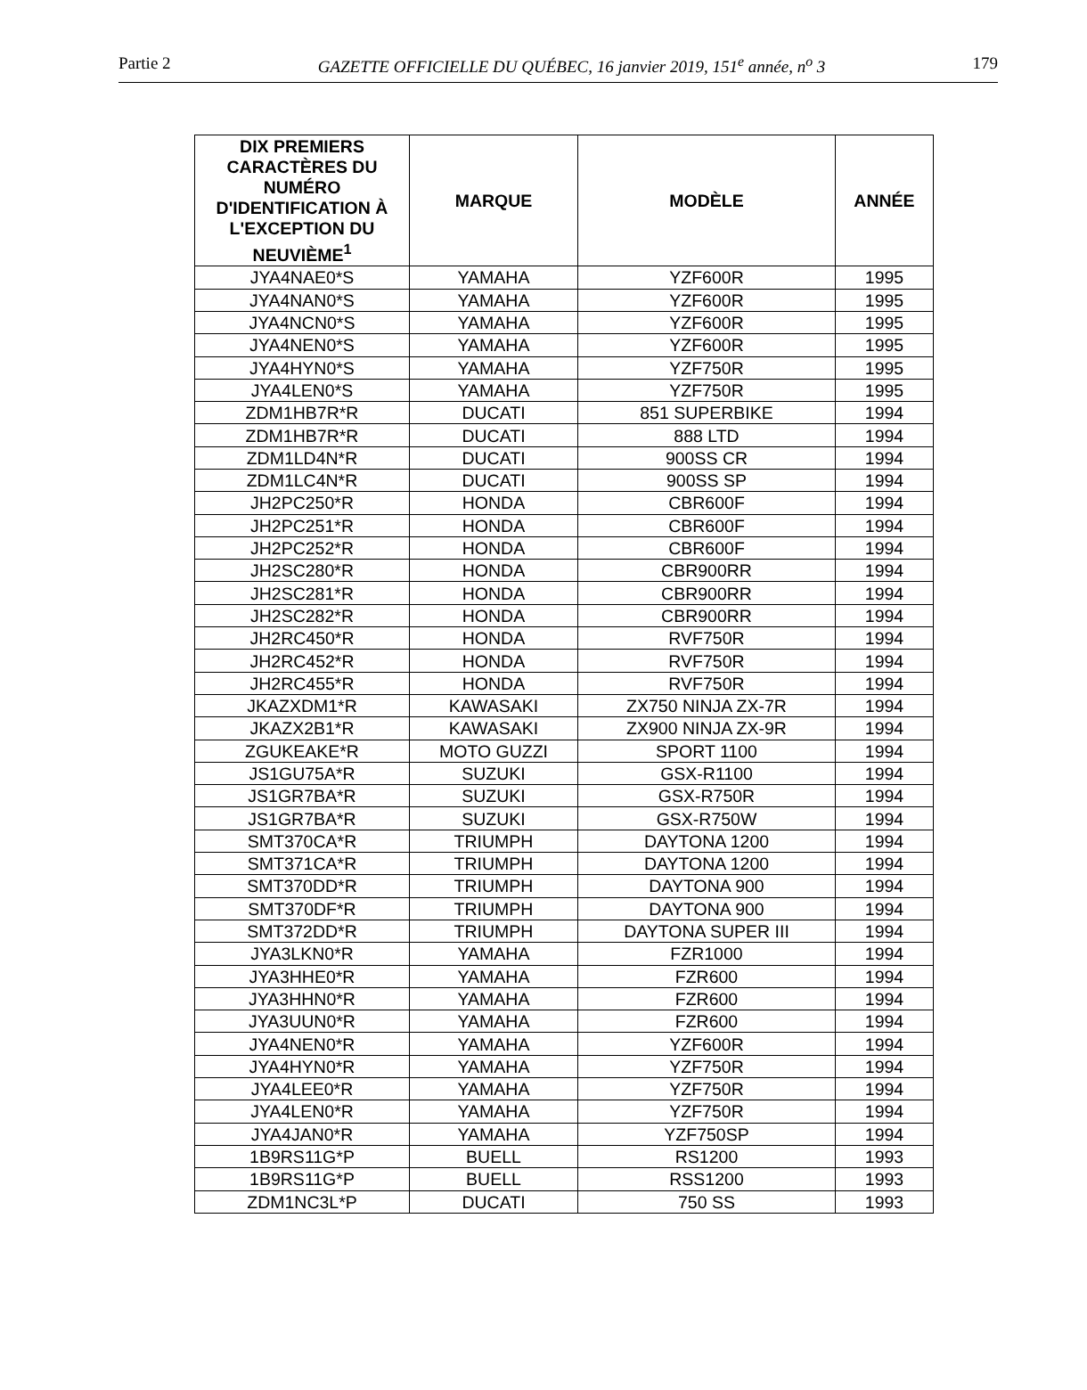Partie 2 GAZETTE OFFICIELLE DU QUÉBEC, 16 janvier 2019, 151<sup>e</sup> année, n<sup>o</sup> 3 179
| DIX PREMIERS CARACTÈRES DU NUMÉRO D'IDENTIFICATION À L'EXCEPTION DU NEUVIÈME<sup>1</sup> | MARQUE | MODÈLE | ANNÉE |
| --- | --- | --- | --- |
| JYA4NAE0*S | YAMAHA | YZF600R | 1995 |
| JYA4NAN0*S | YAMAHA | YZF600R | 1995 |
| JYA4NCN0*S | YAMAHA | YZF600R | 1995 |
| JYA4NEN0*S | YAMAHA | YZF600R | 1995 |
| JYA4HYN0*S | YAMAHA | YZF750R | 1995 |
| JYA4LEN0*S | YAMAHA | YZF750R | 1995 |
| ZDM1HB7R*R | DUCATI | 851 SUPERBIKE | 1994 |
| ZDM1HB7R*R | DUCATI | 888 LTD | 1994 |
| ZDM1LD4N*R | DUCATI | 900SS CR | 1994 |
| ZDM1LC4N*R | DUCATI | 900SS SP | 1994 |
| JH2PC250*R | HONDA | CBR600F | 1994 |
| JH2PC251*R | HONDA | CBR600F | 1994 |
| JH2PC252*R | HONDA | CBR600F | 1994 |
| JH2SC280*R | HONDA | CBR900RR | 1994 |
| JH2SC281*R | HONDA | CBR900RR | 1994 |
| JH2SC282*R | HONDA | CBR900RR | 1994 |
| JH2RC450*R | HONDA | RVF750R | 1994 |
| JH2RC452*R | HONDA | RVF750R | 1994 |
| JH2RC455*R | HONDA | RVF750R | 1994 |
| JKAZXDM1*R | KAWASAKI | ZX750 NINJA ZX-7R | 1994 |
| JKAZX2B1*R | KAWASAKI | ZX900 NINJA ZX-9R | 1994 |
| ZGUKEAKE*R | MOTO GUZZI | SPORT 1100 | 1994 |
| JS1GU75A*R | SUZUKI | GSX-R1100 | 1994 |
| JS1GR7BA*R | SUZUKI | GSX-R750R | 1994 |
| JS1GR7BA*R | SUZUKI | GSX-R750W | 1994 |
| SMT370CA*R | TRIUMPH | DAYTONA 1200 | 1994 |
| SMT371CA*R | TRIUMPH | DAYTONA 1200 | 1994 |
| SMT370DD*R | TRIUMPH | DAYTONA 900 | 1994 |
| SMT370DF*R | TRIUMPH | DAYTONA 900 | 1994 |
| SMT372DD*R | TRIUMPH | DAYTONA SUPER III | 1994 |
| JYA3LKN0*R | YAMAHA | FZR1000 | 1994 |
| JYA3HHE0*R | YAMAHA | FZR600 | 1994 |
| JYA3HHN0*R | YAMAHA | FZR600 | 1994 |
| JYA3UUN0*R | YAMAHA | FZR600 | 1994 |
| JYA4NEN0*R | YAMAHA | YZF600R | 1994 |
| JYA4HYN0*R | YAMAHA | YZF750R | 1994 |
| JYA4LEE0*R | YAMAHA | YZF750R | 1994 |
| JYA4LEN0*R | YAMAHA | YZF750R | 1994 |
| JYA4JAN0*R | YAMAHA | YZF750SP | 1994 |
| 1B9RS11G*P | BUELL | RS1200 | 1993 |
| 1B9RS11G*P | BUELL | RSS1200 | 1993 |
| ZDM1NC3L*P | DUCATI | 750 SS | 1993 |